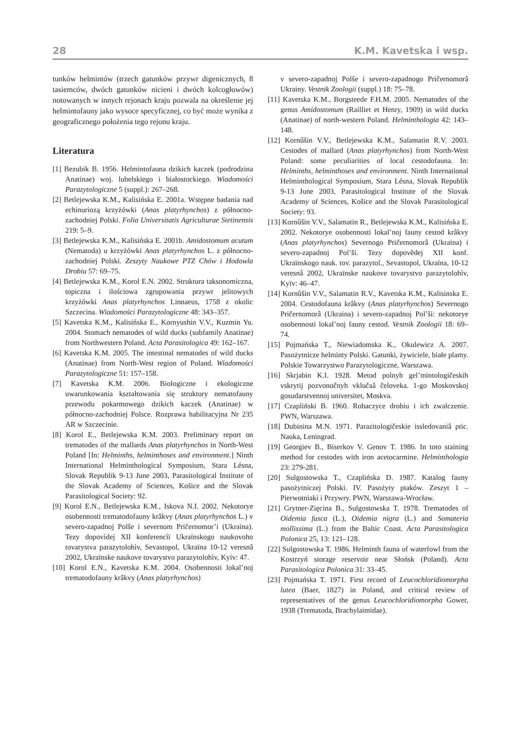28 K.M. Kavetska i wsp.
tunków helmintów (trzech gatunków przywr digenicznych, 8 tasiemców, dwóch gatunków nicieni i dwóch kolcogłowów) notowanych w innych rejonach kraju pozwala na określenie jej helmintofauny jako wysoce specyficznej, co być może wynika z geograficznego położenia tego rejonu kraju.
Literatura
[1] Bezubik B. 1956. Helmintofauna dzikich kaczek (podrodzina Anatinae) woj. lubelskiego i białostockiego. Wiadomości Parazytologiczne 5 (suppl.): 267–268.
[2] Betlejewska K.M., Kalisińska E. 2001a. Wstępne badania nad echinuriozą krzyżówki (Anas platyrhynchos) z północno-zachodniej Polski. Folia Universitatis Agriculturae Stetinensis 219: 5–9.
[3] Betlejewska K.M., Kalisińska E. 2001b. Amidostomum acutum (Nematoda) u krzyżówki Anas platyrhynchos L. z północno-zachodniej Polski. Zeszyty Naukowe PTZ Chów i Hodowla Drobiu 57: 69–75.
[4] Betlejewska K.M., Korol E.N. 2002. Struktura taksonomiczna, topiczna i ilościowa zgrupowania przywr jelitowych krzyżówki Anas platyrhynchos Linnaeus, 1758 z okolic Szczecina. Wiadomości Parazytologiczne 48: 343–357.
[5] Kavetska K.M., Kalisińska E., Kornyushin V.V., Kuzmin Yu. 2004. Stomach nematodes of wild ducks (subfamily Anatinae) from Northwestern Poland. Acta Parasitologica 49: 162–167.
[6] Kavetska K.M. 2005. The intestinal nematodes of wild ducks (Anatinae) from North-West region of Poland. Wiadomości Parazytologiczne 51: 157–158.
[7] Kavetska K.M. 2006. Biologiczne i ekologiczne uwarunkowania kształtowania się struktury nematofauny przewodu pokarmowego dzikich kaczek (Anatinae) w północno-zachodniej Polsce. Rozprawa habilitacyjna Nr 235 AR w Szczecinie.
[8] Korol E., Betlejewska K.M. 2003. Preliminary report on trematodes of the mallards Anas platyrhynchos in North-West Poland [In: Helminths, helminthoses and environment.] Ninth International Helminthological Symposium, Stara Lésna, Slovak Republik 9-13 June 2003, Parasitological Institute of the Slovak Academy of Sciences, Košice and the Slovak Parasitological Society: 92.
[9] Korol E.N., Betlejewska K.M., Iskova N.I. 2002. Nekotorye osobennosti trematodofauny krâkvy (Anas platyrhynchos L.) v severo-zapadnoj Polše i severnom Pričernomor’i (Ukraina). Tezy dopovìdej XII konferencìï Ukraïnskogo naukovoho tovarystva parazytolohìv, Sevastopol, Ukraïna 10-12 veresnâ 2002, Ukraïnske naukove tovarystvo parazytolohìv, Kyïv: 47.
[10] Korol E.N., Kavetska K.M. 2004. Osobennosti lokal’noj trematodofauny krâkvy (Anas platyrhynchos)
v severo-zapadnoj Polše i severo-zapadnogo Pričernomorâ Ukrainy. Vestnik Zoologii (suppl.) 18: 75–78.
[11] Kavetska K.M., Borgsteede F.H.M. 2005. Nematodes of the genus Amidostomum (Railliet et Henry, 1909) in wild ducks (Anatinae) of north-western Poland. Helminthologia 42: 143–148.
[12] Kornűšin V.V., Betlejewska K.M., Salamatin R.V. 2003. Cestodes of mallard (Anas platyrhynchos) from North-West Poland: some peculiarities of local cestodofauna. In: Helminths, helminthoses and environment. Ninth International Helminthological Symposium, Stara Lésna, Slovak Republik 9-13 June 2003, Parasitological Institute of the Slovak Academy of Sciences, Košice and the Slovak Parasitological Society: 93.
[13] Kornûšin V.V., Salamatin R., Betlejewska K.M., Kalisińska E. 2002. Nekotorye osobennosti lokal’noj fauny cestod krâkvy (Anas platyrhynchos) Severnogo Pričernomorâ (Ukraina) i severo-zapadnoj Pol’ši. Tezy dopovědej XII konf. Ukraïnskogo nauk. tov. parazytol., Sevastopol, Ukraïna, 10-12 veresnâ 2002, Ukraïnske naukove tovarystvo parazytolohìv, Kyïv: 46–47.
[14] Kornûšin V.V., Salamatin R.V., Kavetska K.M., Kalisinska E. 2004. Cestodofauna krâkvy (Anas platyrhynchos) Severnogo Pričernomorâ (Ukraina) i severo-zapadnoj Pol’ši: nekotorye osobennosti lokal’noj fauny cestod. Vestnik Zoologii 18: 69–74.
[15] Pojmańska T., Niewiadomska K., Okulewicz A. 2007. Pasożytnicze helminty Polski. Gatunki, żywiciele, białe plamy. Polskie Towarzystwo Parazytologiczne, Warszawa.
[16] Skrjabin K.I. 1928. Metod polnyh gel’mintologičeskih vskrytij pozvonočnyh vklučaâ čeloveka. 1-go Moskovskoj gosudarstvennoj universitet, Moskva.
[17] Czapliński B. 1960. Robaczyce drobiu i ich zwalczenie. PWN, Warszawa.
[18] Dubinina M.N. 1971. Parazitologičeskie issledovaniâ ptic. Nauka, Leningrad.
[19] Georgiev B., Biserkov V. Genov T. 1986. In toto staining method for cestodes with iron acetocarmine. Helminthologia 23: 279-281.
[20] Sulgostowska T., Czaplińska D. 1987. Katalog fauny pasożytniczej Polski. IV. Pasożyty ptaków. Zeszyt 1 – Pierwotniaki i Przywry. PWN, Warszawa-Wrocław.
[21] Grytner-Zięcina B., Sulgostowska T. 1978. Trematodes of Oidemia fusca (L.), Oidemia nigra (L.) and Somateria mollissima (L.) from the Baltic Coast. Acta Parasitologica Polonica 25, 13: 121–128.
[22] Sulgostowska T. 1986. Helminth fauna of waterfowl from the Kostrzyń storage reservoir near Słońsk (Poland). Acta Parasitologica Polonica 31: 33–45.
[23] Pojmańska T. 1971. First record of Leucochloridiomorpha lutea (Baer, 1827) in Poland, and critical review of representatives of the genus Leucochloridiomorpha Gower, 1938 (Trematoda, Brachylaimidae).